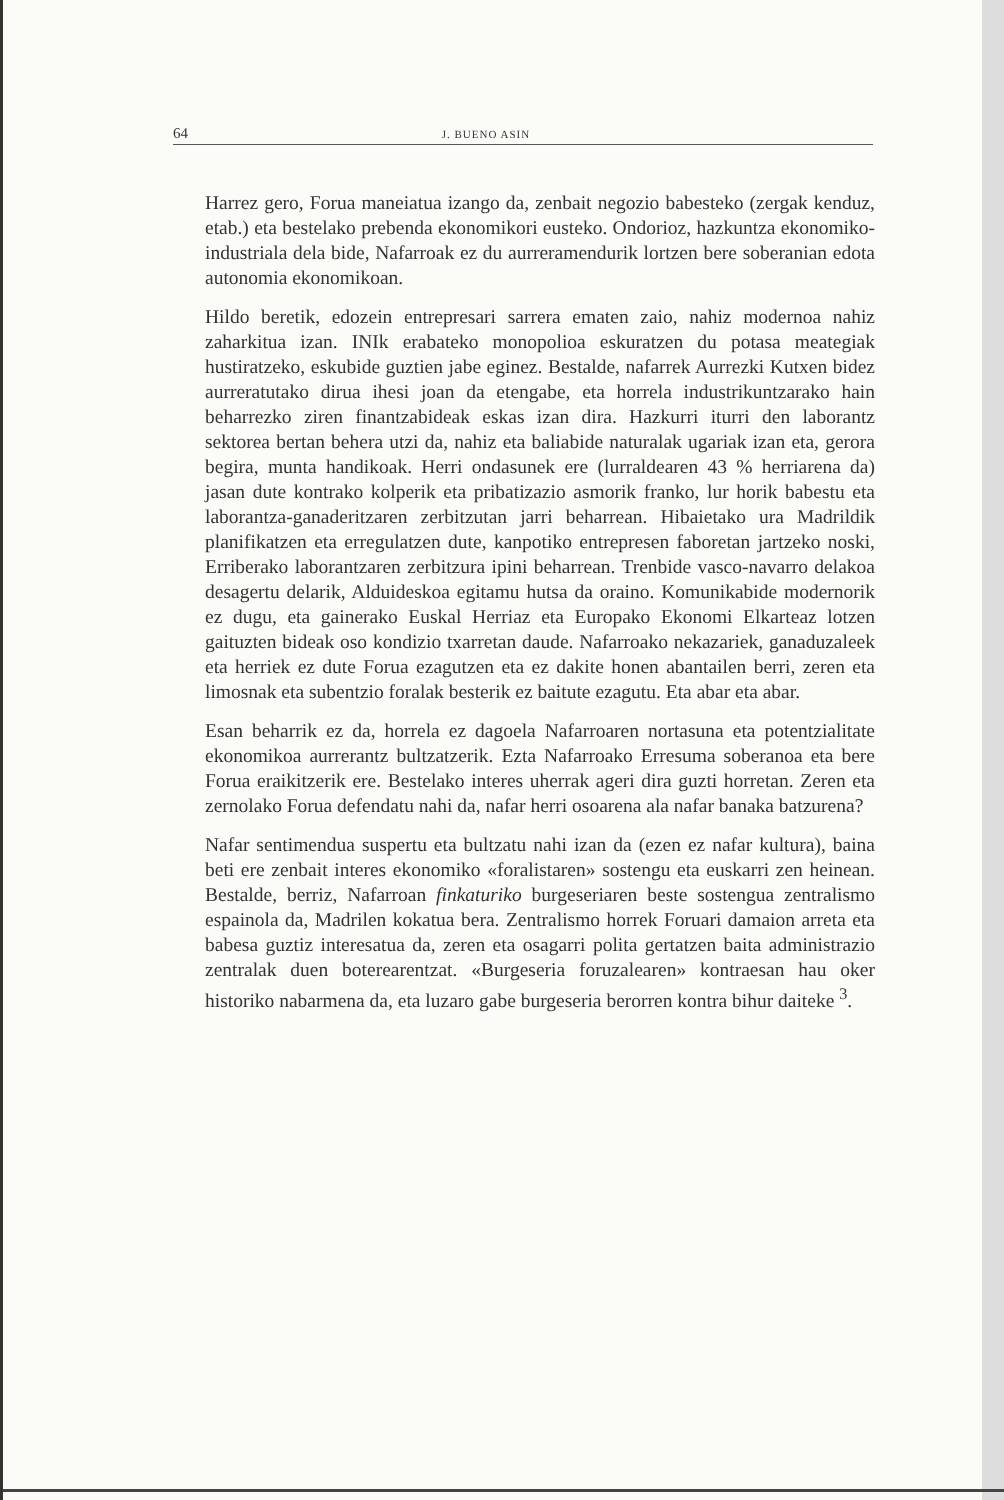64 J. BUENO ASIN
Harrez gero, Forua maneiatua izango da, zenbait negozio babesteko (zergak kenduz, etab.) eta bestelako prebenda ekonomikori eusteko. Ondorioz, hazkuntza ekonomiko-industriala dela bide, Nafarroak ez du aurreramendurik lortzen bere soberanian edota autonomia ekonomikoan.
Hildo beretik, edozein entrepresari sarrera ematen zaio, nahiz modernoa nahiz zaharkitua izan. INIk erabateko monopolioa eskuratzen du potasa meategiak hustiratzeko, eskubide guztien jabe eginez. Bestalde, nafarrek Aurrezki Kutxen bidez aurreratutako dirua ihesi joan da etengabe, eta horrela industrikuntzarako hain beharrezko ziren finantzabideak eskas izan dira. Hazkurri iturri den laborantz sektorea bertan behera utzi da, nahiz eta baliabide naturalak ugariak izan eta, gerora begira, munta handikoak. Herri ondasunek ere (lurraldearen 43 % herriarena da) jasan dute kontrako kolperik eta pribatizazio asmorik franko, lur horik babestu eta laborantza-ganaderitzaren zerbitzutan jarri beharrean. Hibaietako ura Madrildik planifikatzen eta erregulatzen dute, kanpotiko entrepresen faboretan jartzeko noski, Erriberako laborantzaren zerbitzura ipini beharrean. Trenbide vasco-navarro delakoa desagertu delarik, Alduideskoa egitamu hutsa da oraino. Komunikabide modernorik ez dugu, eta gainerako Euskal Herriaz eta Europako Ekonomi Elkarteaz lotzen gaituzten bideak oso kondizio txarretan daude. Nafarroako nekazariek, ganaduzaleek eta herriek ez dute Forua ezagutzen eta ez dakite honen abantailen berri, zeren eta limosnak eta subentzio foralak besterik ez baitute ezagutu. Eta abar eta abar.
Esan beharrik ez da, horrela ez dagoela Nafarroaren nortasuna eta potentzialitate ekonomikoa aurrerantz bultzatzerik. Ezta Nafarroako Erresuma soberanoa eta bere Forua eraikitzerik ere. Bestelako interes uherrak ageri dira guzti horretan. Zeren eta zernolako Forua defendatu nahi da, nafar herri osoarena ala nafar banaka batzurena?
Nafar sentimendua suspertu eta bultzatu nahi izan da (ezen ez nafar kultura), baina beti ere zenbait interes ekonomiko «foralistaren» sostengu eta euskarri zen heinean. Bestalde, berriz, Nafarroan finkaturiko burgeseriaren beste sostengua zentralismo espainola da, Madrilen kokatua bera. Zentralismo horrek Foruari damaion arreta eta babesa guztiz interesatua da, zeren eta osagarri polita gertatzen baita administrazio zentralak duen boterearentzat. «Burgeseria foruzalearen» kontraesan hau oker historiko nabarmena da, eta luzaro gabe burgeseria berorren kontra bihur daiteke <sup>3</sup>.